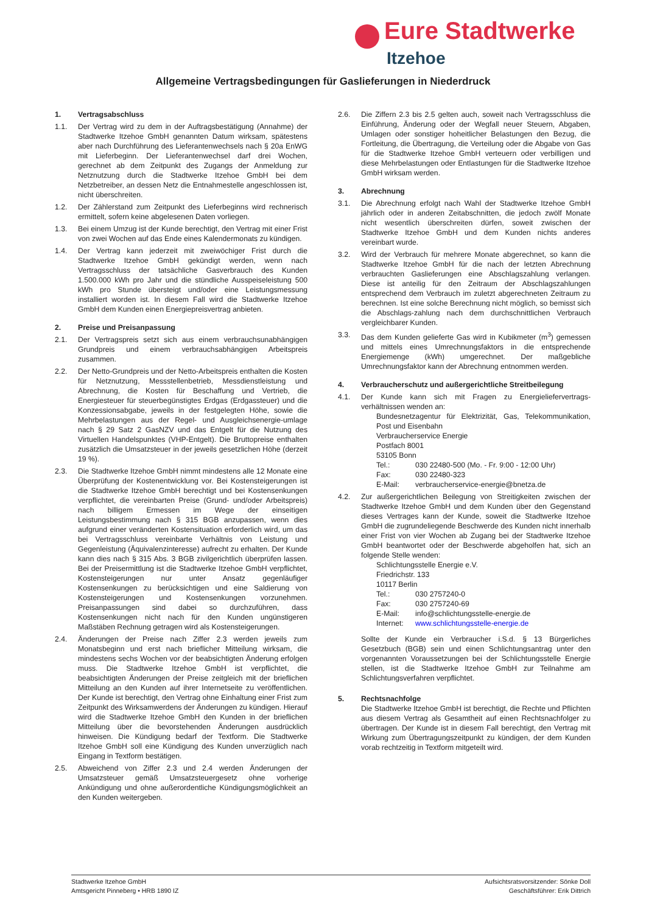Eure Stadtwerke
Itzehoe
Allgemeine Vertragsbedingungen für Gaslieferungen in Niederdruck
1. Vertragsabschluss
1.1. Der Vertrag wird zu dem in der Auftragsbestätigung (Annahme) der Stadtwerke Itzehoe GmbH genannten Datum wirksam, spätestens aber nach Durchführung des Lieferantenwechsels nach § 20a EnWG mit Lieferbeginn. Der Lieferantenwechsel darf drei Wochen, gerechnet ab dem Zeitpunkt des Zugangs der Anmeldung zur Netznutzung durch die Stadtwerke Itzehoe GmbH bei dem Netzbetreiber, an dessen Netz die Entnahmestelle angeschlossen ist, nicht überschreiten.
1.2. Der Zählerstand zum Zeitpunkt des Lieferbeginns wird rechnerisch ermittelt, sofern keine abgelesenen Daten vorliegen.
1.3. Bei einem Umzug ist der Kunde berechtigt, den Vertrag mit einer Frist von zwei Wochen auf das Ende eines Kalendermonats zu kündigen.
1.4. Der Vertrag kann jederzeit mit zweiwöchiger Frist durch die Stadtwerke Itzehoe GmbH gekündigt werden, wenn nach Vertragsschluss der tatsächliche Gasverbrauch des Kunden 1.500.000 kWh pro Jahr und die stündliche Ausspeiseleistung 500 kWh pro Stunde übersteigt und/oder eine Leistungsmessung installiert worden ist. In diesem Fall wird die Stadtwerke Itzehoe GmbH dem Kunden einen Energiepreisvertrag anbieten.
2. Preise und Preisanpassung
2.1. Der Vertragspreis setzt sich aus einem verbrauchsunabhängigen Grundpreis und einem verbrauchsabhängigen Arbeitspreis zusammen.
2.2. Der Netto-Grundpreis und der Netto-Arbeitspreis enthalten die Kosten für Netznutzung, Messstellenbetrieb, Messdienstleistung und Abrechnung, die Kosten für Beschaffung und Vertrieb, die Energiesteuer für steuerbegünstigtes Erdgas (Erdgassteuer) und die Konzessionsabgabe, jeweils in der festgelegten Höhe, sowie die Mehrbelastungen aus der Regel- und Ausgleichsenergie-umlage nach § 29 Satz 2 GasNZV und das Entgelt für die Nutzung des Virtuellen Handelspunktes (VHP-Entgelt). Die Bruttopreise enthalten zusätzlich die Umsatzsteuer in der jeweils gesetzlichen Höhe (derzeit 19 %).
2.3. Die Stadtwerke Itzehoe GmbH nimmt mindestens alle 12 Monate eine Überprüfung der Kostenentwicklung vor. Bei Kostensteigerungen ist die Stadtwerke Itzehoe GmbH berechtigt und bei Kostensenkungen verpflichtet, die vereinbarten Preise (Grund- und/oder Arbeitspreis) nach billigem Ermessen im Wege der einseitigen Leistungsbestimmung nach § 315 BGB anzupassen, wenn dies aufgrund einer veränderten Kostensituation erforderlich wird, um das bei Vertragsschluss vereinbarte Verhältnis von Leistung und Gegenleistung (Äquivalenzinteresse) aufrecht zu erhalten. Der Kunde kann dies nach § 315 Abs. 3 BGB zivilgerichtlich überprüfen lassen. Bei der Preisermittlung ist die Stadtwerke Itzehoe GmbH verpflichtet, Kostensteigerungen nur unter Ansatz gegenläufiger Kostensenkungen zu berücksichtigen und eine Saldierung von Kostensteigerungen und Kostensenkungen vorzunehmen. Preisanpassungen sind dabei so durchzuführen, dass Kostensenkungen nicht nach für den Kunden ungünstigeren Maßstäben Rechnung getragen wird als Kostensteigerungen.
2.4. Änderungen der Preise nach Ziffer 2.3 werden jeweils zum Monatsbeginn und erst nach brieflicher Mitteilung wirksam, die mindestens sechs Wochen vor der beabsichtigten Änderung erfolgen muss. Die Stadtwerke Itzehoe GmbH ist verpflichtet, die beabsichtigten Änderungen der Preise zeitgleich mit der brieflichen Mitteilung an den Kunden auf ihrer Internetseite zu veröffentlichen. Der Kunde ist berechtigt, den Vertrag ohne Einhaltung einer Frist zum Zeitpunkt des Wirksamwerdens der Änderungen zu kündigen. Hierauf wird die Stadtwerke Itzehoe GmbH den Kunden in der brieflichen Mitteilung über die bevorstehenden Änderungen ausdrücklich hinweisen. Die Kündigung bedarf der Textform. Die Stadtwerke Itzehoe GmbH soll eine Kündigung des Kunden unverzüglich nach Eingang in Textform bestätigen.
2.5. Abweichend von Ziffer 2.3 und 2.4 werden Änderungen der Umsatzsteuer gemäß Umsatzsteuergesetz ohne vorherige Ankündigung und ohne außerordentliche Kündigungsmöglichkeit an den Kunden weitergeben.
2.6. Die Ziffern 2.3 bis 2.5 gelten auch, soweit nach Vertragsschluss die Einführung, Änderung oder der Wegfall neuer Steuern, Abgaben, Umlagen oder sonstiger hoheitlicher Belastungen den Bezug, die Fortleitung, die Übertragung, die Verteilung oder die Abgabe von Gas für die Stadtwerke Itzehoe GmbH verteuern oder verbilligen und diese Mehrbelastungen oder Entlastungen für die Stadtwerke Itzehoe GmbH wirksam werden.
3. Abrechnung
3.1. Die Abrechnung erfolgt nach Wahl der Stadtwerke Itzehoe GmbH jährlich oder in anderen Zeitabschnitten, die jedoch zwölf Monate nicht wesentlich überschreiten dürfen, soweit zwischen der Stadtwerke Itzehoe GmbH und dem Kunden nichts anderes vereinbart wurde.
3.2. Wird der Verbrauch für mehrere Monate abgerechnet, so kann die Stadtwerke Itzehoe GmbH für die nach der letzten Abrechnung verbrauchten Gaslieferungen eine Abschlagszahlung verlangen. Diese ist anteilig für den Zeitraum der Abschlagszahlungen entsprechend dem Verbrauch im zuletzt abgerechneten Zeitraum zu berechnen. Ist eine solche Berechnung nicht möglich, so bemisst sich die Abschlags-zahlung nach dem durchschnittlichen Verbrauch vergleichbarer Kunden.
3.3. Das dem Kunden gelieferte Gas wird in Kubikmeter (m<sup>3</sup>) gemessen und mittels eines Umrechnungsfaktors in die entsprechende Energiemenge (kWh) umgerechnet. Der maßgebliche Umrechnungsfaktor kann der Abrechnung entnommen werden.
4. Verbraucherschutz und außergerichtliche Streitbeilegung
4.1. Der Kunde kann sich mit Fragen zu Energieliefervertrags-verhältnissen wenden an:
Bundesnetzagentur für Elektrizität, Gas, Telekommunikation, Post und Eisenbahn
Verbraucherservice Energie
Postfach 8001
53105 Bonn
Tel.: 030 22480-500 (Mo. - Fr. 9:00 - 12:00 Uhr)
Fax: 030 22480-323
E-Mail: verbraucherservice-energie@bnetza.de
4.2. Zur außergerichtlichen Beilegung von Streitigkeiten zwischen der Stadtwerke Itzehoe GmbH und dem Kunden über den Gegenstand dieses Vertrages kann der Kunde, soweit die Stadtwerke Itzehoe GmbH die zugrundeliegende Beschwerde des Kunden nicht innerhalb einer Frist von vier Wochen ab Zugang bei der Stadtwerke Itzehoe GmbH beantwortet oder der Beschwerde abgeholfen hat, sich an folgende Stelle wenden:
Schlichtungsstelle Energie e.V.
Friedrichstr. 133
10117 Berlin
Tel.: 030 2757240-0
Fax: 030 2757240-69
E-Mail: info@schlichtungsstelle-energie.de
Internet: www.schlichtungsstelle-energie.de
Sollte der Kunde ein Verbraucher i.S.d. § 13 Bürgerliches Gesetzbuch (BGB) sein und einen Schlichtungsantrag unter den vorgenannten Voraussetzungen bei der Schlichtungsstelle Energie stellen, ist die Stadtwerke Itzehoe GmbH zur Teilnahme am Schlichtungsverfahren verpflichtet.
5. Rechtsnachfolge
Die Stadtwerke Itzehoe GmbH ist berechtigt, die Rechte und Pflichten aus diesem Vertrag als Gesamtheit auf einen Rechtsnachfolger zu übertragen. Der Kunde ist in diesem Fall berechtigt, den Vertrag mit Wirkung zum Übertragungszeitpunkt zu kündigen, der dem Kunden vorab rechtzeitig in Textform mitgeteilt wird.
Stadtwerke Itzehoe GmbH
Amtsgericht Pinneberg • HRB 1890 IZ
Aufsichtsratsvorsitzender: Sönke Doll
Geschäftsführer: Erik Dittrich